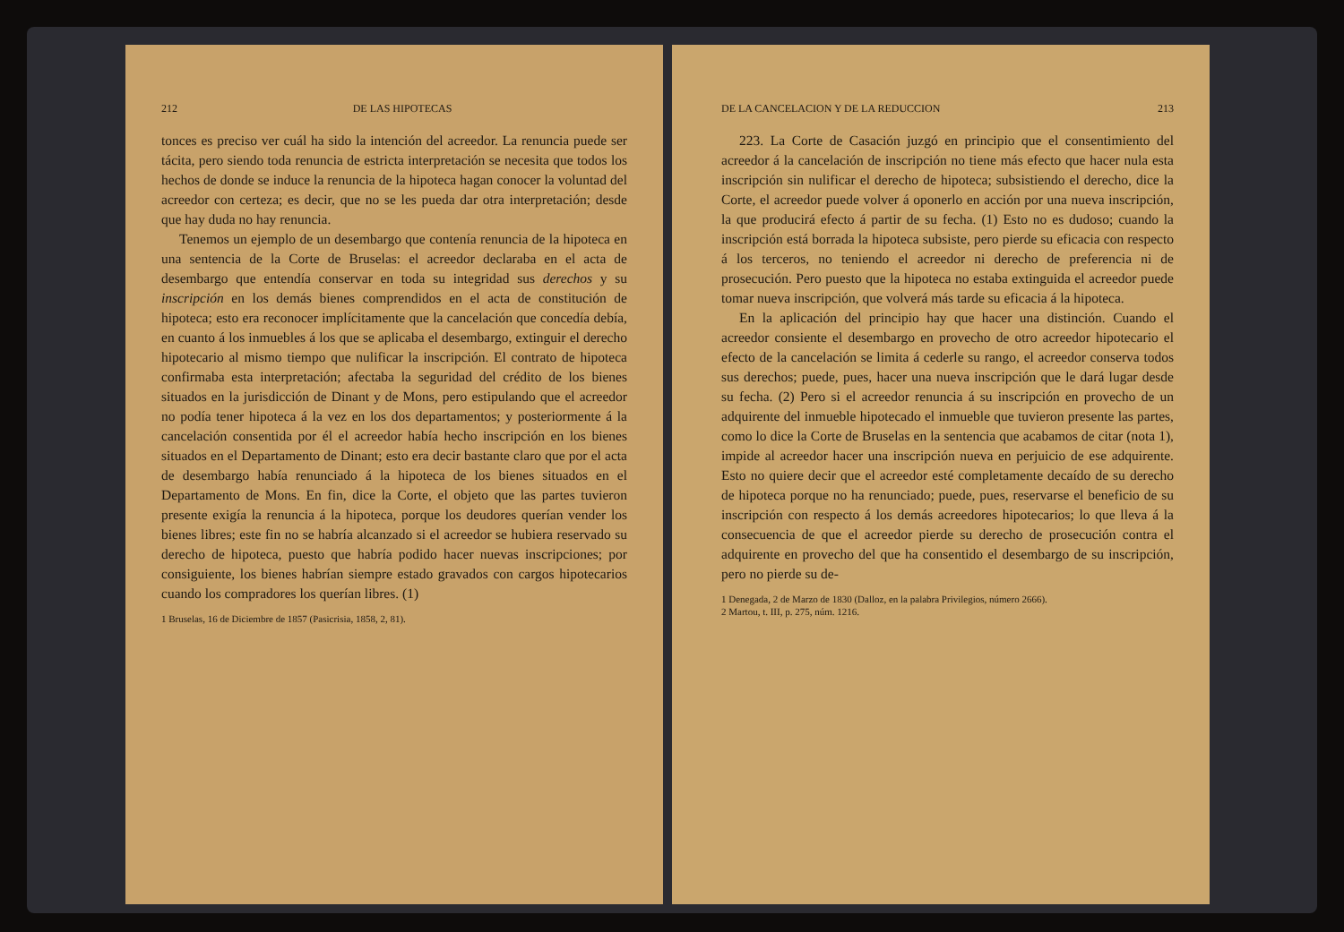212 DE LAS HIPOTECAS
tonces es preciso ver cuál ha sido la intención del acreedor. La renuncia puede ser tácita, pero siendo toda renuncia de estricta interpretación se necesita que todos los hechos de donde se induce la renuncia de la hipoteca hagan conocer la voluntad del acreedor con certeza; es decir, que no se les pueda dar otra interpretación; desde que hay duda no hay renuncia.
Tenemos un ejemplo de un desembargo que contenía renuncia de la hipoteca en una sentencia de la Corte de Bruselas: el acreedor declaraba en el acta de desembargo que entendía conservar en toda su integridad sus derechos y su inscripción en los demás bienes comprendidos en el acta de constitución de hipoteca; esto era reconocer implícitamente que la cancelación que concedía debía, en cuanto á los inmuebles á los que se aplicaba el desembargo, extinguir el derecho hipotecario al mismo tiempo que nulificar la inscripción. El contrato de hipoteca confirmaba esta interpretación; afectaba la seguridad del crédito de los bienes situados en la jurisdicción de Dinant y de Mons, pero estipulando que el acreedor no podía tener hipoteca á la vez en los dos departamentos; y posteriormente á la cancelación consentida por él el acreedor había hecho inscripción en los bienes situados en el Departamento de Dinant; esto era decir bastante claro que por el acta de desembargo había renunciado á la hipoteca de los bienes situados en el Departamento de Mons. En fin, dice la Corte, el objeto que las partes tuvieron presente exigía la renuncia á la hipoteca, porque los deudores querían vender los bienes libres; este fin no se habría alcanzado si el acreedor se hubiera reservado su derecho de hipoteca, puesto que habría podido hacer nuevas inscripciones; por consiguiente, los bienes habrían siempre estado gravados con cargos hipotecarios cuando los compradores los querían libres. (1)
1 Bruselas, 16 de Diciembre de 1857 (Pasicrisia, 1858, 2, 81).
DE LA CANCELACION Y DE LA REDUCCION 213
223. La Corte de Casación juzgó en principio que el consentimiento del acreedor á la cancelación de inscripción no tiene más efecto que hacer nula esta inscripción sin nulificar el derecho de hipoteca; subsistiendo el derecho, dice la Corte, el acreedor puede volver á oponerlo en acción por una nueva inscripción, la que producirá efecto á partir de su fecha. (1) Esto no es dudoso; cuando la inscripción está borrada la hipoteca subsiste, pero pierde su eficacia con respecto á los terceros, no teniendo el acreedor ni derecho de preferencia ni de prosecución. Pero puesto que la hipoteca no estaba extinguida el acreedor puede tomar nueva inscripción, que volverá más tarde su eficacia á la hipoteca.
En la aplicación del principio hay que hacer una distinción. Cuando el acreedor consiente el desembargo en provecho de otro acreedor hipotecario el efecto de la cancelación se limita á cederle su rango, el acreedor conserva todos sus derechos; puede, pues, hacer una nueva inscripción que le dará lugar desde su fecha. (2) Pero si el acreedor renuncia á su inscripción en provecho de un adquirente del inmueble hipotecado el inmueble que tuvieron presente las partes, como lo dice la Corte de Bruselas en la sentencia que acabamos de citar (nota 1), impide al acreedor hacer una inscripción nueva en perjuicio de ese adquirente. Esto no quiere decir que el acreedor esté completamente decaído de su derecho de hipoteca porque no ha renunciado; puede, pues, reservarse el beneficio de su inscripción con respecto á los demás acreedores hipotecarios; lo que lleva á la consecuencia de que el acreedor pierde su derecho de prosecución contra el adquirente en provecho del que ha consentido el desembargo de su inscripción, pero no pierde su de-
1 Denegada, 2 de Marzo de 1830 (Dalloz, en la palabra Privilegios, número 2666).
2 Martou, t. III, p. 275, núm. 1216.